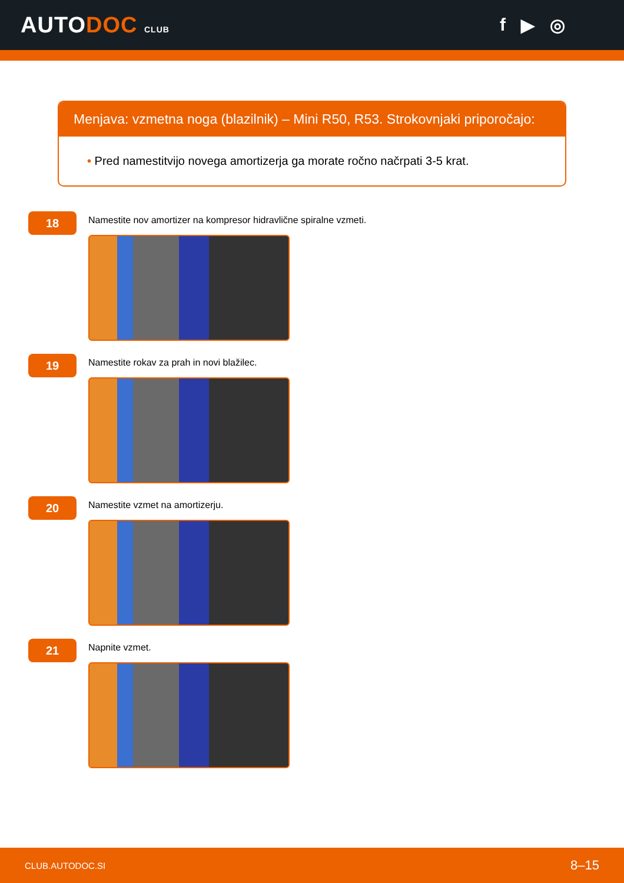AUTODOC CLUB
f ▶ ◎
Menjava: vzmetna noga (blazilnik) – Mini R50, R53. Strokovnjaki priporočajo:
• Pred namestitvijo novega amortizerja ga morate ročno načrpati 3-5 krat.
18
Namestite nov amortizer na kompresor hidravlične spiralne vzmeti.
19
Namestite rokav za prah in novi blažilec.
20
Namestite vzmet na amortizerju.
21
Napnite vzmet.
CLUB.AUTODOC.SI 8–15